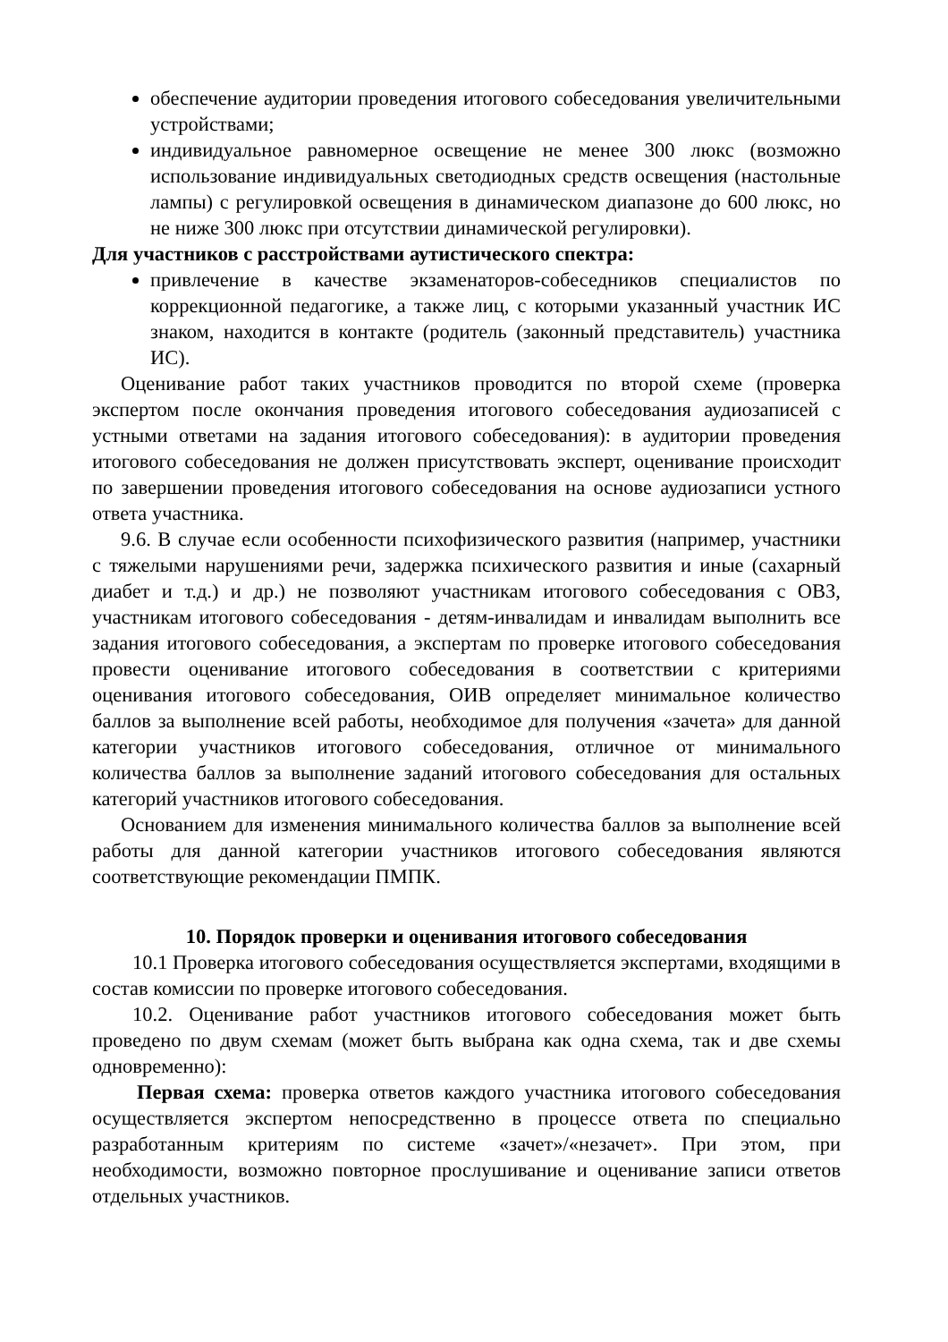обеспечение аудитории проведения итогового собеседования увеличительными устройствами;
индивидуальное равномерное освещение не менее 300 люкс (возможно использование индивидуальных светодиодных средств освещения (настольные лампы) с регулировкой освещения в динамическом диапазоне до 600 люкс, но не ниже 300 люкс при отсутствии динамической регулировки).
Для участников с расстройствами аутистического спектра:
привлечение в качестве экзаменаторов-собеседников специалистов по коррекционной педагогике, а также лиц, с которыми указанный участник ИС знаком, находится в контакте (родитель (законный представитель) участника ИС).
Оценивание работ таких участников проводится по второй схеме (проверка экспертом после окончания проведения итогового собеседования аудиозаписей с устными ответами на задания итогового собеседования): в аудитории проведения итогового собеседования не должен присутствовать эксперт, оценивание происходит по завершении проведения итогового собеседования на основе аудиозаписи устного ответа участника.
9.6. В случае если особенности психофизического развития (например, участники с тяжелыми нарушениями речи, задержка психического развития и иные (сахарный диабет и т.д.) и др.) не позволяют участникам итогового собеседования с ОВЗ, участникам итогового собеседования - детям-инвалидам и инвалидам выполнить все задания итогового собеседования, а экспертам по проверке итогового собеседования провести оценивание итогового собеседования в соответствии с критериями оценивания итогового собеседования, ОИВ определяет минимальное количество баллов за выполнение всей работы, необходимое для получения «зачета» для данной категории участников итогового собеседования, отличное от минимального количества баллов за выполнение заданий итогового собеседования для остальных категорий участников итогового собеседования.
Основанием для изменения минимального количества баллов за выполнение всей работы для данной категории участников итогового собеседования являются соответствующие рекомендации ПМПК.
10. Порядок проверки и оценивания итогового собеседования
10.1 Проверка итогового собеседования осуществляется экспертами, входящими в состав комиссии по проверке итогового собеседования.
10.2. Оценивание работ участников итогового собеседования может быть проведено по двум схемам (может быть выбрана как одна схема, так и две схемы одновременно):
Первая схема: проверка ответов каждого участника итогового собеседования осуществляется экспертом непосредственно в процессе ответа по специально разработанным критериям по системе «зачет»/«незачет». При этом, при необходимости, возможно повторное прослушивание и оценивание записи ответов отдельных участников.